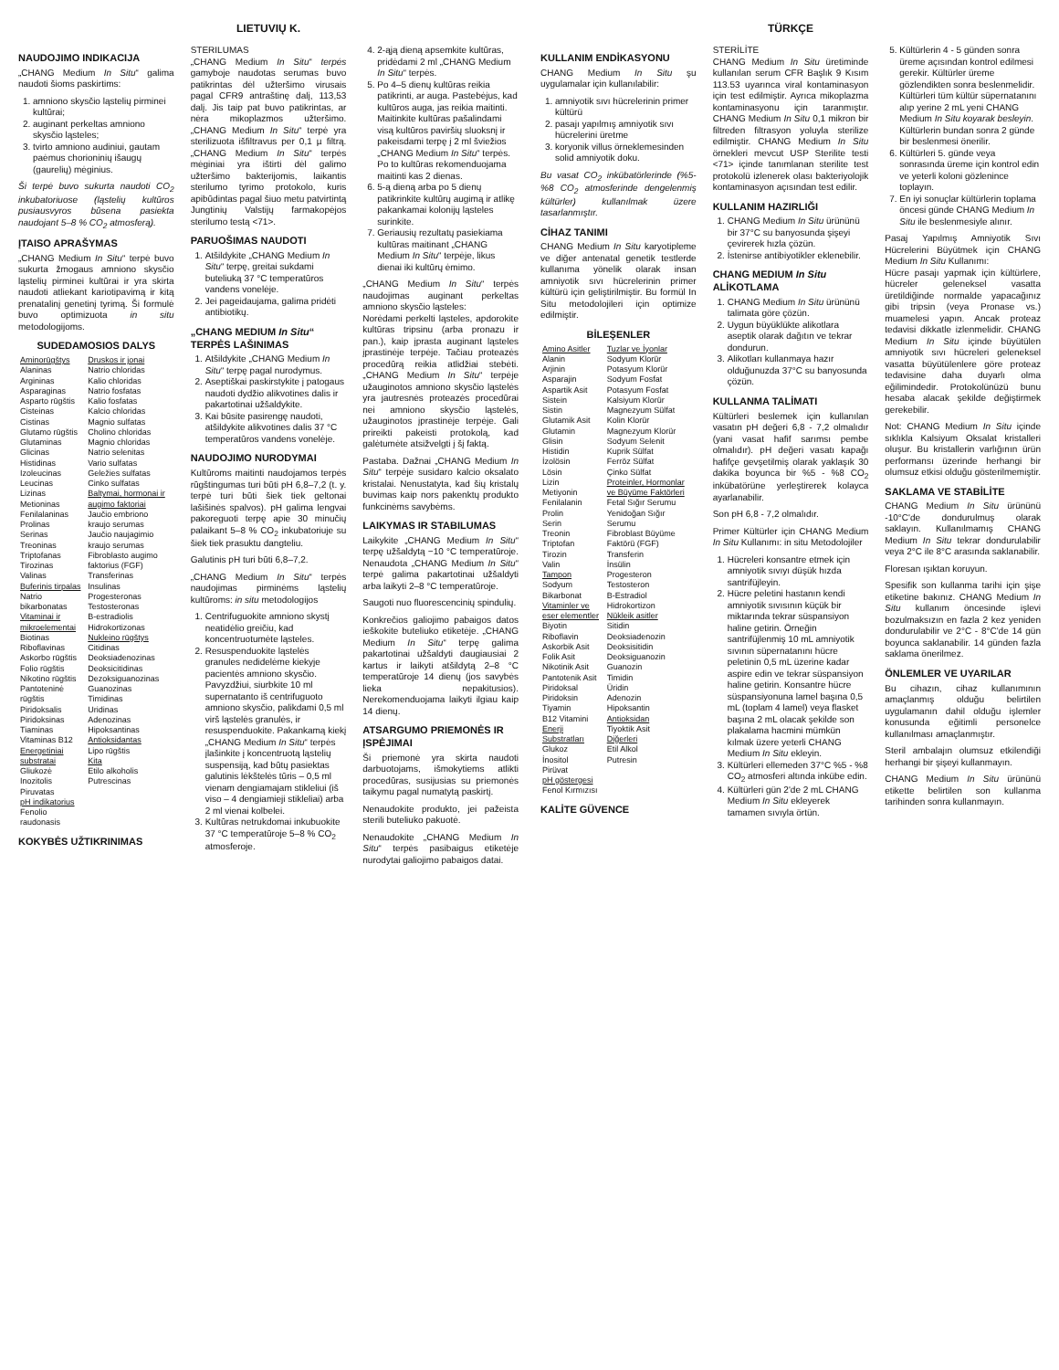LIETUVIŲ K.
NAUDOJIMO INDIKACIJA
„CHANG Medium In Situ“ galima naudoti šioms paskirtims:
1. amniono skysčio ląstelių pirminei kultūrai;
2. auginant perkeltas amniono skysčio ląsteles;
3. tvirto amniono audiniui, gautam paėmus chorioninių išaugų (gaurelių) mėginius.
Ši terpė buvo sukurta naudoti CO<sub>2</sub> inkubatoriuose (ląstelių kultūros pusiausvyros būsena pasiekta naudojant 5–8 % CO<sub>2</sub> atmosferą).
ĮTAISO APRAŠYMAS
„CHANG Medium In Situ“ terpė buvo sukurta žmogaus amniono skysčio ląstelių pirminei kultūrai ir yra skirta naudoti atliekant kariotipavimą ir kitą prenatalinį genetinį tyrimą. Ši formulė buvo optimizuota in situ metodologijoms.
SUDEDAMOSIOS DALYS
| Aminorūgštys | Druskos ir jonai |
| --- | --- |
| Alaninas Argininas Asparaginas Asparto rūgštis Cisteinas Cistinas Glutamo rūgštis Glutaminas Glicinas Histidinas Izoleucinas Leucinas Lizinas Metioninas Fenilalaninas Prolinas Serinas Treoninas Triptofanas Tirozinas Valinas Buferinis tirpalas Natrio bikarbonatas Vitaminai ir mikroelementai Biotinas Riboflavinas Askorbo rūgštis Folio rūgštis Nikotino rūgštis Pantoteninė rūgštis Piridoksalis Piridoksinas Tiaminas Vitaminas B12 Energetiniai substratai Gliukozė Inozitolis Piruvatas pH indikatorius Fenolio raudonasis | Natrio chloridas Kalio chloridas Natrio fosfatas Kalio fosfatas Kalcio chloridas Magnio sulfatas Cholino chloridas Magnio chloridas Natrio selenitas Vario sulfatas Geležies sulfatas Cinko sulfatas Baltymai, hormonai ir augimo faktoriai Jaučio embriono kraujo serumas Jaučio naujagimio kraujo serumas Fibroblasto augimo faktorius (FGF) Transferinas Insulinas Progesteronas Testosteronas B-estradiolis Hidrokortizonas Nukleino rūgštys Citidinas Deoksiadenozinas Deoksicitidinas Dezoksiguanozinas Guanozinas Timidinas Uridinas Adenozinas Hipoksantinas Antioksidantas Lipo rūgštis Kita Etilo alkoholis Putrescinas |
KOKYBĖS UŽTIKRINIMAS
STERILUMAS
„CHANG Medium In Situ“ terpės gamyboje naudotas serumas buvo patikrintas dėl užteršimo virusais pagal CFR9 antraštinę dalį, 113,53 dalį. Jis taip pat buvo patikrintas, ar nėra mikoplazmos užteršimo. „CHANG Medium In Situ“ terpė yra sterilizuota išfiltravus per 0,1 µ filtrą. „CHANG Medium In Situ“ terpės mėginiai yra ištirti dėl galimo užteršimo bakterijomis, laikantis sterilumo tyrimo protokolo, kuris apibūdintas pagal šiuo metu patvirtintą Jungtinių Valstijų farmakopėjos sterilumo testą <71>.
PARUOŠIMAS NAUDOTI
1. Atšildykite „CHANG Medium In Situ“ terpę, greitai sukdami buteliuką 37 °C temperatūros vandens vonelėje.
2. Jei pageidaujama, galima pridėti antibiotikų.
„CHANG MEDIUM In Situ“ TERPĖS LAŠINIMAS
1. Atšildykite „CHANG Medium In Situ“ terpę pagal nurodymus.
2. Aseptiškai paskirstykite į patogaus naudoti dydžio alikvotines dalis ir pakartotinai užšaldykite.
3. Kai būsite pasirengę naudoti, atšildykite alikvotines dalis 37 °C temperatūros vandens vonelėje.
NAUDOJIMO NURODYMAI
Kultūroms maitinti naudojamos terpės rūgštingumas turi būti pH 6,8–7,2 (t. y. terpė turi būti šiek tiek geltonai lašišinės spalvos). pH galima lengvai pakoreguoti terpę apie 30 minučių palaikant 5–8 % CO<sub>2</sub> inkubatoriuje su šiek tiek prasuktu dangteliu.
Galutinis pH turi būti 6,8–7,2.
„CHANG Medium In Situ“ terpės naudojimas pirminėms ląstelių kultūroms: in situ metodologijos
1. Centrifuguokite amniono skystį neatidėlio greičiu, kad koncentruotumėte ląsteles.
2. Resuspenduokite ląstelės granules nedidelėme kiekyje pacientės amniono skysčio. Pavyzdžiui, siurbkite 10 ml supernatanto iš centrifuguoto amniono skysčio, palikdami 0,5 ml virš ląstelės granulės, ir resuspenduokite. Pakankamą kiekį „CHANG Medium In Situ“ terpės įlašinkite į koncentruotą ląstelių suspensiją, kad būtų pasiektas galutinis lėkštelės tūris – 0,5 ml vienam dengiamajam stikleliui (iš viso – 4 dengiamieji stikleliai) arba 2 ml vienai kolbelei.
3. Kultūras netrukdomai inkubuokite 37 °C temperatūroje 5–8 % CO<sub>2</sub> atmosferoje.
4. 2-ąją dieną apsemkite kultūras, pridėdami 2 ml „CHANG Medium In Situ“ terpės.
5. Po 4–5 dienų kultūras reikia patikrinti, ar auga. Pastebėjus, kad kultūros auga, jas reikia maitinti. Maitinkite kultūras pašalindami visą kultūros paviršių sluoksnį ir pakeisdami terpę į 2 ml šviežios „CHANG Medium In Situ“ terpės. Po to kultūras rekomenduojama maitinti kas 2 dienas.
6. 5-ą dieną arba po 5 dienų patikrinkite kultūrų augimą ir atlikę pakankamai kolonijų ląsteles surinkite.
7. Geriausių rezultatų pasiekiama kultūras maitinant „CHANG Medium In Situ“ terpėje, likus dienai iki kultūrų ėmimo.
„CHANG Medium In Situ“ terpės naudojimas auginant perkeltas amniono skysčio ląsteles:
Norėdami perkelti ląsteles, apdorokite kultūras tripsinu (arba pronazu ir pan.), kaip įprasta auginant ląsteles įprastinėje terpėje. Tačiau proteazės procedūrą reikia atlidžiai stebėti. „CHANG Medium In Situ“ terpėje užauginotos amniono skysčio ląstelės yra jautresnės proteazės procedūrai nei amniono skysčio ląstelės, užauginotos įprastinėje terpėje. Gali prireikti pakeisti protokolą, kad galėtumėte atsižvelgti į šį faktą.
Pastaba. Dažnai „CHANG Medium In Situ“ terpėje susidaro kalcio oksalato kristalai. Nenustatyta, kad šių kristalų buvimas kaip nors pakenktų produkto funkcinėms savybėms.
LAIKYMAS IR STABILUMAS
Laikykite „CHANG Medium In Situ“ terpę užšaldytą −10 °C temperatūroje. Nenaudota „CHANG Medium In Situ“ terpė galima pakartotinai užšaldyti arba laikyti 2–8 °C temperatūroje.
Saugoti nuo fluorescencinių spindulių.
Konkrečios galiojimo pabaigos datos ieškokite buteliuko etiketėje. „CHANG Medium In Situ“ terpę galima pakartotinai užšaldyti daugiausiai 2 kartus ir laikyti atšildytą 2–8 °C temperatūroje 14 dienų (jos savybės lieka nepakitusios). Nerekomenduojama laikyti ilgiau kaip 14 dienų.
ATSARGUMO PRIEMONĖS IR ĮSPĖJIMAI
Ši priemonė yra skirta naudoti darbuotojams, išmokytiems atlikti procedūras, susijusias su priemonės taikymu pagal numatytą paskirtį.
Nenaudokite produkto, jei pažeista sterili buteliuko pakuotė.
Nenaudokite „CHANG Medium In Situ“ terpės pasibaigus etiketėje nurodytai galiojimo pabaigos datai.
TÜRKÇE
KULLANIM ENDİKASYONU
CHANG Medium In Situ şu uygulamalar için kullanılabilir:
1. amniyotik sıvı hücrelerinin primer kültürü
2. pasajı yapılmış amniyotik sıvı hücrelerini üretme
3. koryonik villus örneklemesinden solid amniyotik doku.
Bu vasat CO<sub>2</sub> inkübatörlerinde (%5- %8 CO<sub>2</sub> atmosferinde dengelenmiş kültürler) kullanılmak üzere tasarlanmıştır.
CİHAZ TANIMI
CHANG Medium In Situ karyotipleme ve diğer antenatal genetik testlerde kullanıma yönelik olarak insan amniyotik sıvı hücrelerinin primer kültürü için geliştirilmiştir. Bu formül In Situ metodolojileri için optimize edilmiştir.
BİLEŞENLER
| Amino Asitler | Tuzlar ve İyonlar |
| --- | --- |
| Alanin Arjinin Asparajin Aspartik Asit Sistein Sistin Glutamik Asit Glutamin Glisin Histidin İzolösin Lösin Lizin Metiyonin Fenilalanin Prolin Serin Treonin Triptofan Tirozin Valin Tampon Sodyum Bikarbonat Vitaminler ve eser elementler Biyotin Riboflavin Askorbik Asit Folik Asit Nikotinik Asit Pantotenik Asit Piridoksal Piridoksin Tiyamin B12 Vitamini Enerji Substratları Glukoz İnositol Pirüvat pH göstergesi Fenol Kırmızısı | Sodyum Klorür Potasyum Klorür Sodyum Fosfat Potasyum Fosfat Kalsiyum Klorür Magnezyum Sülfat Kolin Klorür Magnezyum Klorür Sodyum Selenit Kuprik Sülfat Ferröz Sülfat Çinko Sülfat Proteinler, Hormonlar ve Büyüme Faktörleri Fetal Sığır Serumu Yenidoğan Sığır Serumu Fibroblast Büyüme Faktörü (FGF) Transferin İnsülin Progesteron Testosteron B-Estradiol Hidrokortizon Nükleik asitler Sitidin Deoksiadenozin Deoksisitidin Deoksiguanozin Guanozin Timidin Üridin Adenozin Hipoksantin Antioksidan Tiyoktik Asit Diğerleri Etil Alkol Putresin |
KALİTE GÜVENCE
STERİLİTE
CHANG Medium In Situ üretiminde kullanılan serum CFR Başlık 9 Kısım 113.53 uyarınca viral kontaminasyon için test edilmiştir. Ayrıca mikoplazma kontaminasyonu için taranmıştır. CHANG Medium In Situ 0,1 mikron bir filtreden filtrasyon yoluyla sterilize edilmiştir. CHANG Medium In Situ örnekleri mevcut USP Sterilite testi <71> içinde tanımlanan sterilite test protokolü izlenerek olası bakteriyolojik kontaminasyon açısından test edilir.
KULLANIM HAZIRLIĞI
1. CHANG Medium In Situ ürününü bir 37°C su banyosunda şişeyi çevirerek hızla çözün.
2. İstenirse antibiyotikler eklenebilir.
CHANG MEDIUM In Situ ALİKOTLAMA
1. CHANG Medium In Situ ürününü talimata göre çözün.
2. Uygun büyüklükte alikotlara aseptik olarak dağıtın ve tekrar dondurun.
3. Alikotları kullanmaya hazır olduğunuzda 37°C su banyosunda çözün.
KULLANMA TALİMATI
Kültürleri beslemek için kullanılan vasatın pH değeri 6,8 - 7,2 olmalıdır (yani vasat hafif sarımsı pembe olmalıdır). pH değeri vasatı kapağı hafifçe gevşetilmiş olarak yaklaşık 30 dakika boyunca bir %5 - %8 CO<sub>2</sub> inkübatörüne yerleştirerek kolayca ayarlanabilir.
Son pH 6,8 - 7,2 olmalıdır.
Primer Kültürler için CHANG Medium In Situ Kullanımı: in situ Metodolojiler
1. Hücreleri konsantre etmek için amniyotik sıvıyı düşük hızda santrifüjleyin.
2. Hücre peletini hastanın kendi amniyotik sıvısının küçük bir miktarında tekrar süspansiyon haline getirin. Örneğin santrifüjlenmiş 10 mL amniyotik sıvının süpernatanını hücre peletinin 0,5 mL üzerine kadar aspire edin ve tekrar süspansiyon haline getirin. Konsantre hücre süspansiyonuna lamel başına 0,5 mL (toplam 4 lamel) veya flasket başına 2 mL olacak şekilde son plakalama hacmini mümkün kılmak üzere yeterli CHANG Medium In Situ ekleyin.
3. Kültürleri ellemeden 37°C %5 - %8 CO<sub>2</sub> atmosferi altında inkübe edin.
4. Kültürleri gün 2'de 2 mL CHANG Medium In Situ ekleyerek tamamen sıvıyla örtün.
5. Kültürlerin 4 - 5 günden sonra üreme açısından kontrol edilmesi gerekir. Kültürler üreme gözlendikten sonra beslenmelidir. Kültürleri tüm kültür süpernatanını alıp yerine 2 mL yeni CHANG Medium In Situ koyarak besleyin. Kültürlerin bundan sonra 2 günde bir beslenmesi önerilir.
6. Kültürleri 5. günde veya sonrasında üreme için kontrol edin ve yeterli koloni gözlenince toplayın.
7. En iyi sonuçlar kültürlerin toplama öncesi günde CHANG Medium In Situ ile beslenmesiyle alınır.
Pasaj Yapılmış Amniyotik Sıvı Hücrelerini Büyütmek için CHANG Medium In Situ Kullanımı:
Hücre pasajı yapmak için kültürlere, hücreler geleneksel vasatta üretildiğinde normalde yapacağınız gibi tripsin (veya Pronase vs.) muamelesi yapın. Ancak proteaz tedavisi dikkatle izlenmelidir. CHANG Medium In Situ içinde büyütülen amniyotik sıvı hücreleri geleneksel vasatta büyütülenlere göre proteaz tedavisine daha duyarlı olma eğilimindedir. Protokolünüzü bunu hesaba alacak şekilde değiştirmek gerekebilir.
Not: CHANG Medium In Situ içinde sıklıkla Kalsiyum Oksalat kristalleri oluşur. Bu kristallerin varlığının ürün performansı üzerinde herhangi bir olumsuz etkisi olduğu gösterilmemiştir.
SAKLAMA VE STABİLİTE
CHANG Medium In Situ ürününü -10°C'de dondurulmuş olarak saklayın. Kullanılmamış CHANG Medium In Situ tekrar dondurulabilir veya 2°C ile 8°C arasında saklanabilir.
Floresan ışıktan koruyun.
Spesifik son kullanma tarihi için şişe etiketine bakınız. CHANG Medium In Situ kullanım öncesinde işlevi bozulmaksızın en fazla 2 kez yeniden dondurulabilir ve 2°C - 8°C'de 14 gün boyunca saklanabilir. 14 günden fazla saklama önerilmez.
ÖNLEMLER VE UYARILAR
Bu cihazın, cihaz kullanımının amaçlanmış olduğu belirtilen uygulamanın dahil olduğu işlemler konusunda eğitimli personelce kullanılması amaçlanmıştır.
Steril ambalajın olumsuz etkilendiği herhangi bir şişeyi kullanmayın.
CHANG Medium In Situ ürününü etikette belirtilen son kullanma tarihinden sonra kullanmayın.